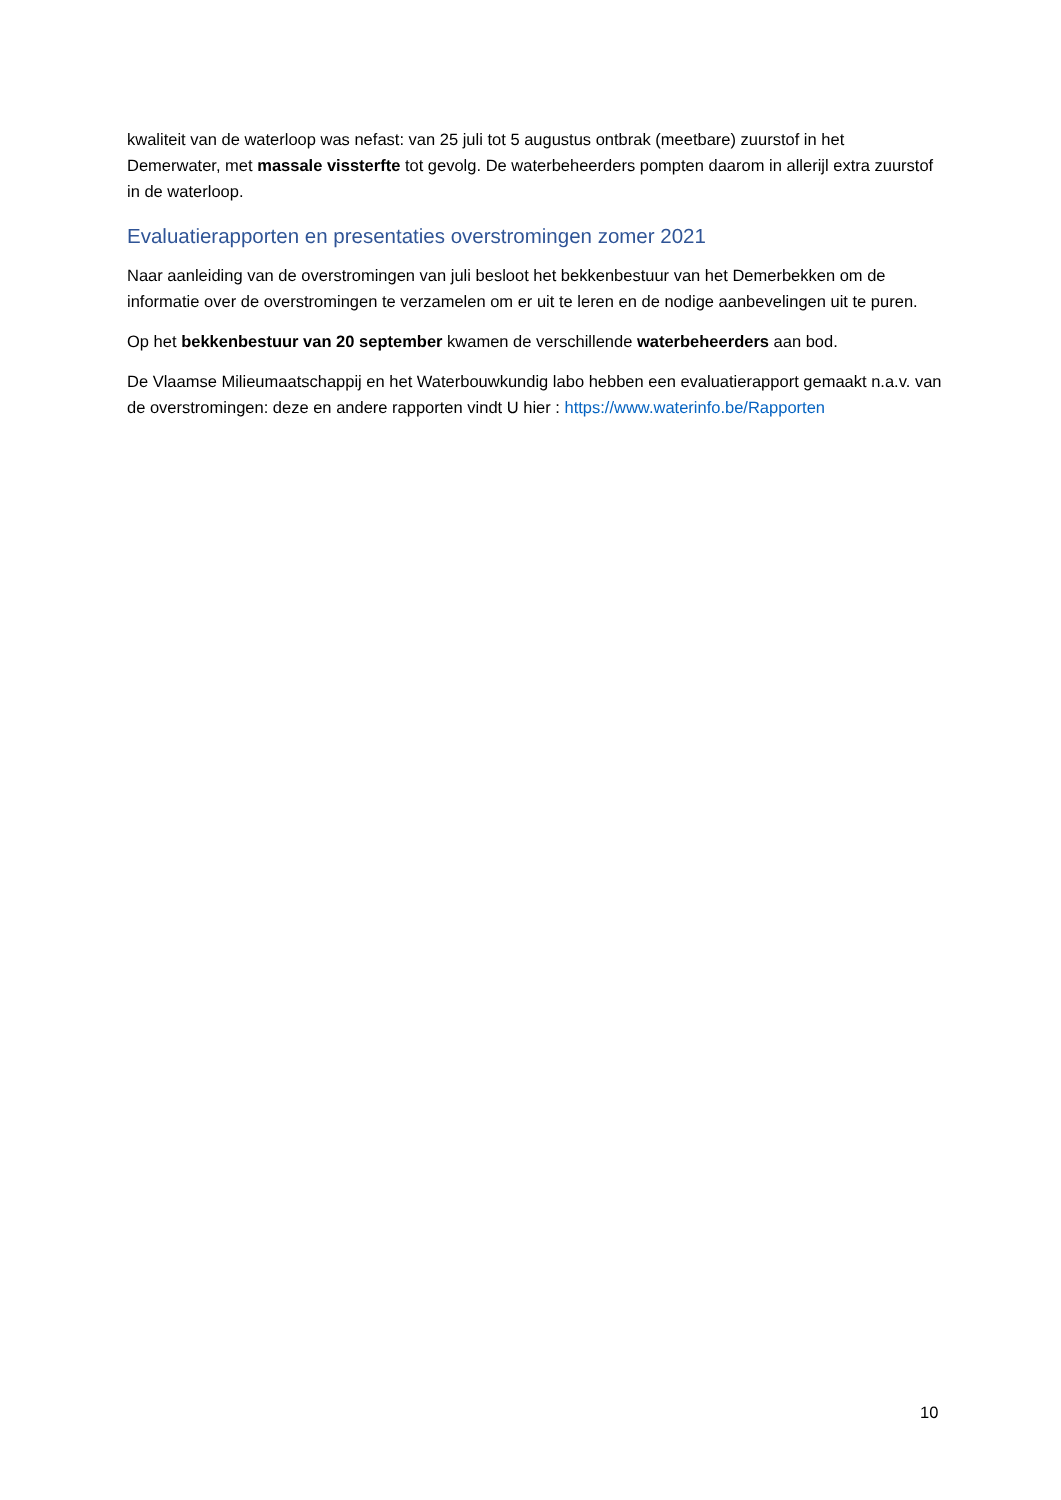kwaliteit van de waterloop was nefast: van 25 juli tot 5 augustus ontbrak (meetbare) zuurstof in het Demerwater, met massale vissterfte tot gevolg. De waterbeheerders pompten daarom in allerijl extra zuurstof in de waterloop.
Evaluatierapporten en presentaties overstromingen zomer 2021
Naar aanleiding van de overstromingen van juli besloot het bekkenbestuur van het Demerbekken om de informatie over de overstromingen te verzamelen om er uit te leren en de nodige aanbevelingen uit te puren.
Op het bekkenbestuur van 20 september kwamen de verschillende waterbeheerders aan bod.
De Vlaamse Milieumaatschappij en het Waterbouwkundig labo hebben een evaluatierapport gemaakt n.a.v. van de overstromingen: deze en andere rapporten vindt U hier : https://www.waterinfo.be/Rapporten
10